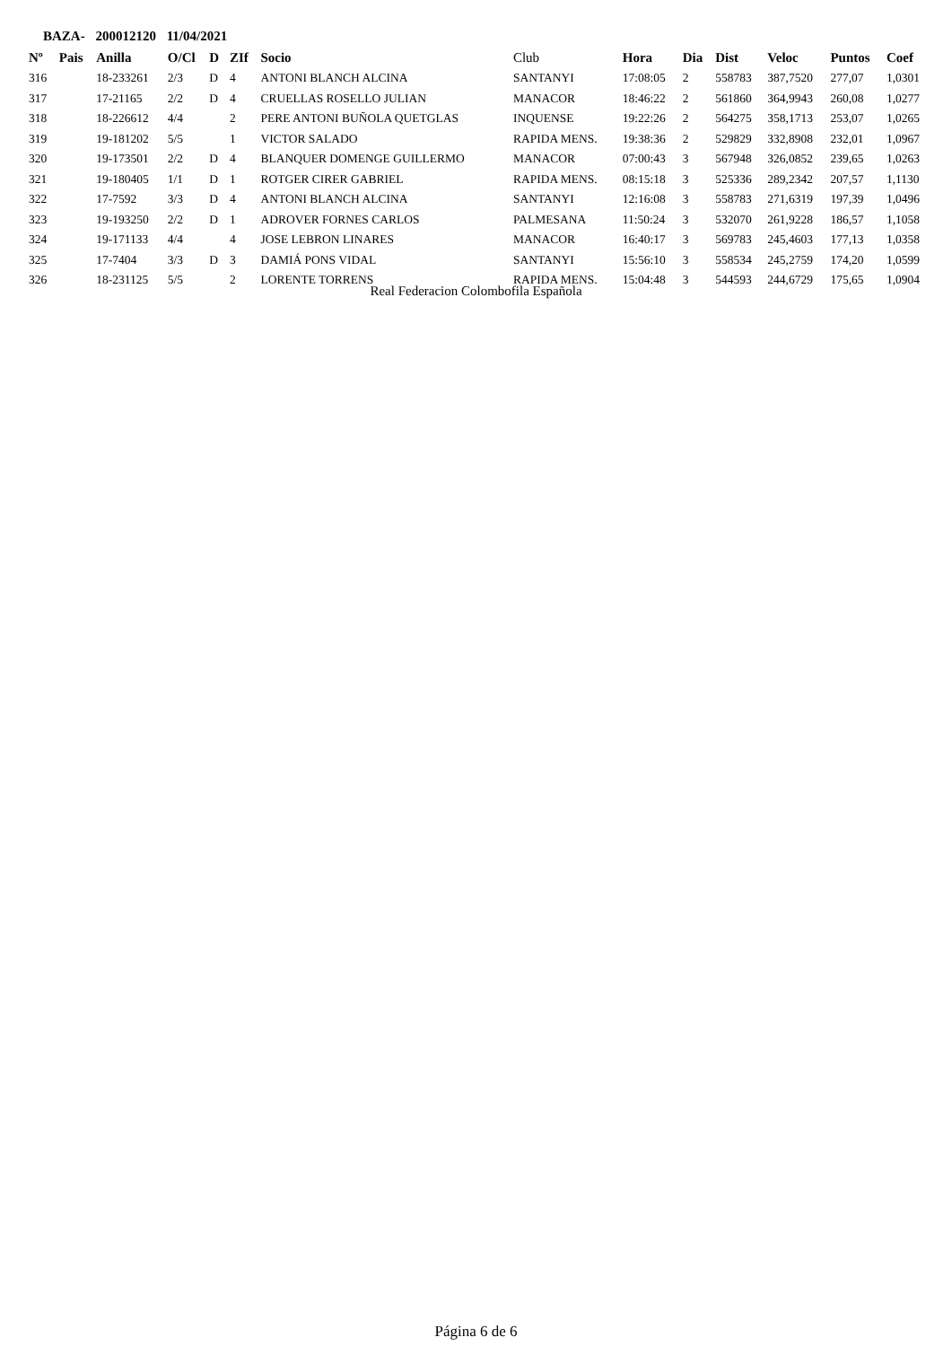BAZA- 200012120 11/04/2021
| Nº | Pais | Anilla | O/Cl | D | ZIf | Socio | Club | Hora | Dia | Dist | Veloc | Puntos | Coef |
| --- | --- | --- | --- | --- | --- | --- | --- | --- | --- | --- | --- | --- | --- |
| 316 | | 18-233261 | 2/3 | D | 4 | ANTONI BLANCH ALCINA | SANTANYI | 17:08:05 | 2 | 558783 | 387,7520 | 277,07 | 1,0301 |
| 317 | | 17-21165 | 2/2 | D | 4 | CRUELLAS ROSELLO JULIAN | MANACOR | 18:46:22 | 2 | 561860 | 364,9943 | 260,08 | 1,0277 |
| 318 | | 18-226612 | 4/4 | | 2 | PERE ANTONI BUÑOLA QUETGLAS | INQUENSE | 19:22:26 | 2 | 564275 | 358,1713 | 253,07 | 1,0265 |
| 319 | | 19-181202 | 5/5 | | 1 | VICTOR SALADO | RAPIDA MENS. | 19:38:36 | 2 | 529829 | 332,8908 | 232,01 | 1,0967 |
| 320 | | 19-173501 | 2/2 | D | 4 | BLANQUER DOMENGE GUILLERMO | MANACOR | 07:00:43 | 3 | 567948 | 326,0852 | 239,65 | 1,0263 |
| 321 | | 19-180405 | 1/1 | D | 1 | ROTGER CIRER GABRIEL | RAPIDA MENS. | 08:15:18 | 3 | 525336 | 289,2342 | 207,57 | 1,1130 |
| 322 | | 17-7592 | 3/3 | D | 4 | ANTONI BLANCH ALCINA | SANTANYI | 12:16:08 | 3 | 558783 | 271,6319 | 197,39 | 1,0496 |
| 323 | | 19-193250 | 2/2 | D | 1 | ADROVER FORNES CARLOS | PALMESANA | 11:50:24 | 3 | 532070 | 261,9228 | 186,57 | 1,1058 |
| 324 | | 19-171133 | 4/4 | | 4 | JOSE LEBRON LINARES | MANACOR | 16:40:17 | 3 | 569783 | 245,4603 | 177,13 | 1,0358 |
| 325 | | 17-7404 | 3/3 | D | 3 | DAMIÁ PONS VIDAL | SANTANYI | 15:56:10 | 3 | 558534 | 245,2759 | 174,20 | 1,0599 |
| 326 | | 18-231125 | 5/5 | | 2 | LORENTE TORRENS | RAPIDA MENS. | 15:04:48 | 3 | 544593 | 244,6729 | 175,65 | 1,0904 |
Real Federacion Colombofila Española
Página 6 de 6